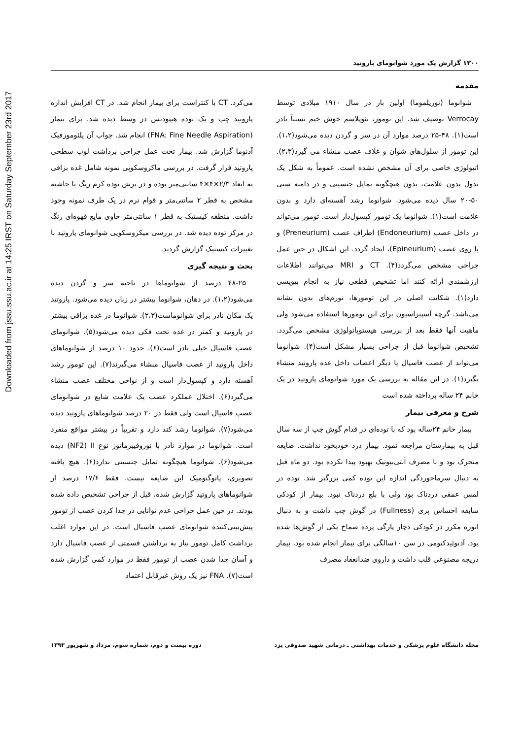Downloaded from jssu.ssu.ac.ir at 14:25 IRST on Saturday September 23rd 2017
۱۳۰۰ گزارش یک مورد شوانومای پاروتید
مقدمه
شوانوما (نوریلموما) اولین بار در سال ۱۹۱۰ میلادی توسط Verrocay توصیف شد. این تومور، نئوپلاسم خوش خیم نسبتاً نادر است(۱). ۴۸-۲۵ درصد موارد آن در سر و گردن دیده می‌شود(۱،۲). این تومور از سلول‌های شوان و غلاف عصب منشاء می گیرد(۲،۳). اتیولوژی خاصی برای آن مشخص نشده است. عموماً به شکل یک ندول بدون علامت، بدون هیچگونه تمایل جنسیتی و در دامنه سنی ۵۰-۲۰ سال دیده می‌شود. شوانوما رشد آهسته‌ای دارد و بدون علامت است(۱). شوانوما یک تومور کپسول‌دار است. تومور می‌تواند در داخل عصب (Endoneurium) اطراف عصب (Preneurium) و یا روی عصب (Epineurium)، ایجاد گردد. این اشکال در حین عمل جراحی مشخص می‌گردد(۴). CT و MRI می‌توانند اطلاعات ارزشمندی ارائه کنند اما تشخیص قطعی نیاز به انجام بیوپسی دارد(۱). شکایت اصلی در این تومورها، تورم‌های بدون نشانه می‌باشد. گرچه آسپیراسیون برای این تومورها استفاده می‌شود ولی ماهیت آنها فقط بعد از بررسی هیستوپاتولوژی مشخص می‌گردد. تشخیص شوانوما قبل از جراحی بسیار مشکل است(۴). شوانوما می‌تواند از عصب فاسیال یا دیگر اعصاب داخل غده پاروتید منشاء بگیرد(۱). در این مقاله به بررسی یک مورد شوانومای پاروتید در یک خانم ۲۴ ساله پرداخته شده است
شرح و معرفی بیمار
بیمار خانم ۲۴ساله بود که با توده‌ای در قدام گوش چپ از سه سال قبل به بیمارستان مراجعه نمود. بیمار درد خودبخود نداشت. ضایعه متحرک بود و با مصرف آنتی‌بیوتیک بهبود پیدا نکرده بود. دو ماه قبل به دنبال سرماخوردگی اندازه این توده کمی بزرگتر شد. توده در لمس عمقی دردناک بود ولی با بلع دردناک نبود. بیمار از کودکی سابقه احساس پری (Fullness) در گوش چپ داشت و به دنبال اتوره مکرر در کودکی دچار پارگی پرده صماخ یکی از گوش‌ها شده بود. آدنوئیدکتومی در سن ۱۰سالگی برای بیمار انجام شده بود. بیمار دریچه مصنوعی قلب داشت و داروی ضدانعقاد مصرف
می‌کرد. CT با کنتراست برای بیمار انجام شد. در CT افزایش اندازه پاروتید چپ و یک توده هیپودنس در وسط دیده شد. برای بیمار (FNA: Fine Needle Aspiration) انجام شد. جواب آن پلئومورفیک آدنوما گزارش شد. بیمار تحت عمل جراحی برداشت لوب سطحی پاروتید قرار گرفت. در بررسی ماکروسکوپی نمونه شامل غده بزاقی به ابعاد ۲/۳×۴×۴ سانتی‌متر بوده و در برش توده کرم رنگ با حاشیه مشخص به قطر ۲ سانتی‌متر و قوام نرم در یک طرف نمونه وجود داشت. منطقه کیستیک به قطر ۱ سانتی‌متر حاوی مایع قهوه‌ای رنگ در مرکز توده دیده شد. در بررسی میکروسکوپی شوانومای پاروتید با تغییرات کیستیک گزارش گردید.
بحث و نتیجه گیری
۴۸-۲۵ درصد از شوانوماها در ناحیه سر و گردن دیده می‌شود(۱،۲). در دهان، شوانوما بیشتر در زبان دیده می‌شود. پاروتید یک مکان نادر برای شوانوماست(۲،۳). شوانوما در غده بزاقی بیشتر در پاروتید و کمتر در غده تحت فکی دیده می‌شود(۵). شوانومای عصب فاسیال خیلی نادر است(۶). حدود ۱۰ درصد از شوانوماهای داخل پاروتید از عصب فاسیال منشاء می‌گیرند(۷). این تومور رشد آهسته دارد و کپسول‌دار است و از نواحی مختلف عصب منشاء می‌گیرد(۶). اختلال عملکرد عصب یک علامت شایع در شوانومای عصب فاسیال است ولی فقط در ۲۰ درصد شوانوماهای پاروتید دیده می‌شود(۷). شوانوما رشد کند دارد و تقریباً در بیشتر مواقع منفرد است. شوانوما در موارد نادر با نوروفیبرماتوز نوع NF2) II) دیده می‌شود(۶). شوانوما هیچگونه تمایل جنسیتی ندارد(۶). هیچ یافته تصویری، پاتوگنومیک این ضایعه نیست. فقط ۱۷/۶ درصد از شوانوماهای پاروتید گزارش شده، قبل از جراحی تشخیص داده شده بودند. در حین عمل جراحی عدم توانایی در جدا کردن عصب از تومور پیش‌بینی‌کننده شوانومای عصب فاسیال است. در این موارد اغلب برداشت کامل تومور نیاز به برداشتن قسمتی از عصب فاسیال دارد و آسان جدا شدن عصب از تومور فقط در موارد کمی گزارش شده است(۷). FNA نیز یک روش غیرقابل اعتماد
مجله دانشگاه علوم پزشکی و خدمات بهداشتی ـ درمانی شهید صدوقی یزد دوره بیست و دوم، شماره سوم، مرداد و شهریور ۱۳۹۳